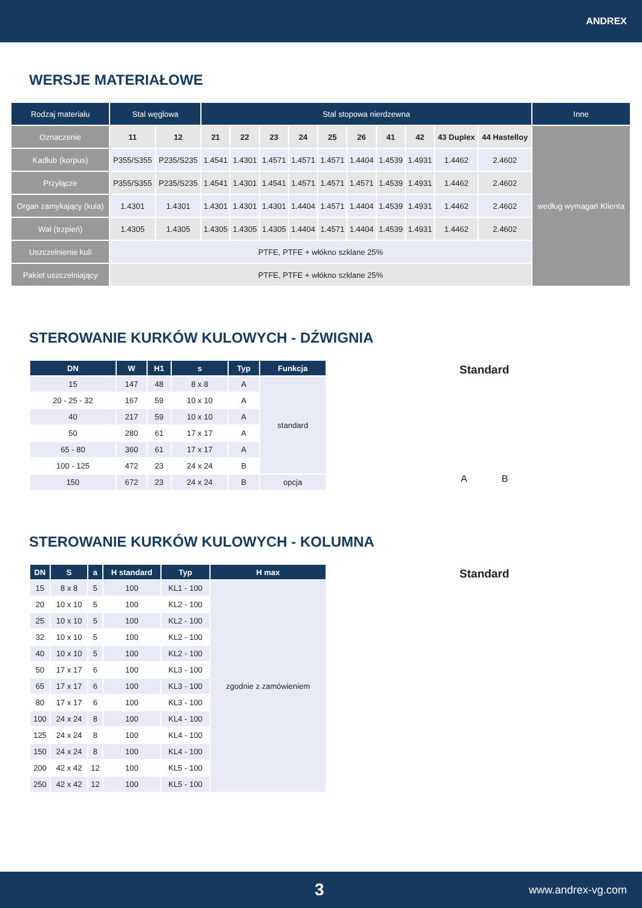ANDREX
WERSJE MATERIAŁOWE
| Rodzaj materiału | Stal węglowa | | Stal stopowa nierdzewna | | | | | | | | | | Inne |
| --- | --- | --- | --- | --- | --- | --- | --- | --- | --- | --- | --- | --- | --- |
| Oznaczenie | 11 | 12 | 21 | 22 | 23 | 24 | 25 | 26 | 41 | 42 | 43 Duplex | 44 Hastelloy | według wymagań Klienta |
| Kadłub (korpus) | P355/S355 | P235/S235 | 1.4541 | 1.4301 | 1.4571 | 1.4571 | 1.4571 | 1.4404 | 1.4539 | 1.4931 | 1.4462 | 2.4602 | |
| Przyłącze | P355/S355 | P235/S235 | 1.4541 | 1.4301 | 1.4541 | 1.4571 | 1.4571 | 1.4571 | 1.4539 | 1.4931 | 1.4462 | 2.4602 | |
| Organ zamykający (kula) | 1.4301 | 1.4301 | 1.4301 | 1.4301 | 1.4301 | 1.4404 | 1.4571 | 1.4404 | 1.4539 | 1.4931 | 1.4462 | 2.4602 | |
| Wał (trzpień) | 1.4305 | 1.4305 | 1.4305 | 1.4305 | 1.4305 | 1.4404 | 1.4571 | 1.4404 | 1.4539 | 1.4931 | 1.4462 | 2.4602 | |
| Uszczelnienie kuli | PTFE, PTFE + włókno szklane 25% | | | | | | | | | | | | |
| Pakiet uszczelniający | PTFE, PTFE + włókno szklane 25% | | | | | | | | | | | | |
STEROWANIE KURKÓW KULOWYCH - DŹWIGNIA
| DN | W | H1 | s | Typ | Funkcja |
| --- | --- | --- | --- | --- | --- |
| 15 | 147 | 48 | 8 x 8 | A | standard |
| 20 - 25 - 32 | 167 | 59 | 10 x 10 | A | |
| 40 | 217 | 59 | 10 x 10 | A | |
| 50 | 280 | 61 | 17 x 17 | A | |
| 65 - 80 | 360 | 61 | 17 x 17 | A | |
| 100 - 125 | 472 | 23 | 24 x 24 | B | |
| 150 | 672 | 23 | 24 x 24 | B | opcja |
Standard
A B
STEROWANIE KURKÓW KULOWYCH - KOLUMNA
| DN | S | a | H standard | Typ | H max |
| --- | --- | --- | --- | --- | --- |
| 15 | 8 x 8 | 5 | 100 | KL1 - 100 | zgodnie z zamówieniem |
| 20 | 10 x 10 | 5 | 100 | KL2 - 100 | |
| 25 | 10 x 10 | 5 | 100 | KL2 - 100 | |
| 32 | 10 x 10 | 5 | 100 | KL2 - 100 | |
| 40 | 10 x 10 | 5 | 100 | KL2 - 100 | |
| 50 | 17 x 17 | 6 | 100 | KL3 - 100 | |
| 65 | 17 x 17 | 6 | 100 | KL3 - 100 | |
| 80 | 17 x 17 | 6 | 100 | KL3 - 100 | |
| 100 | 24 x 24 | 8 | 100 | KL4 - 100 | |
| 125 | 24 x 24 | 8 | 100 | KL4 - 100 | |
| 150 | 24 x 24 | 8 | 100 | KL4 - 100 | |
| 200 | 42 x 42 | 12 | 100 | KL5 - 100 | |
| 250 | 42 x 42 | 12 | 100 | KL5 - 100 | |
Standard
3 www.andrex-vg.com